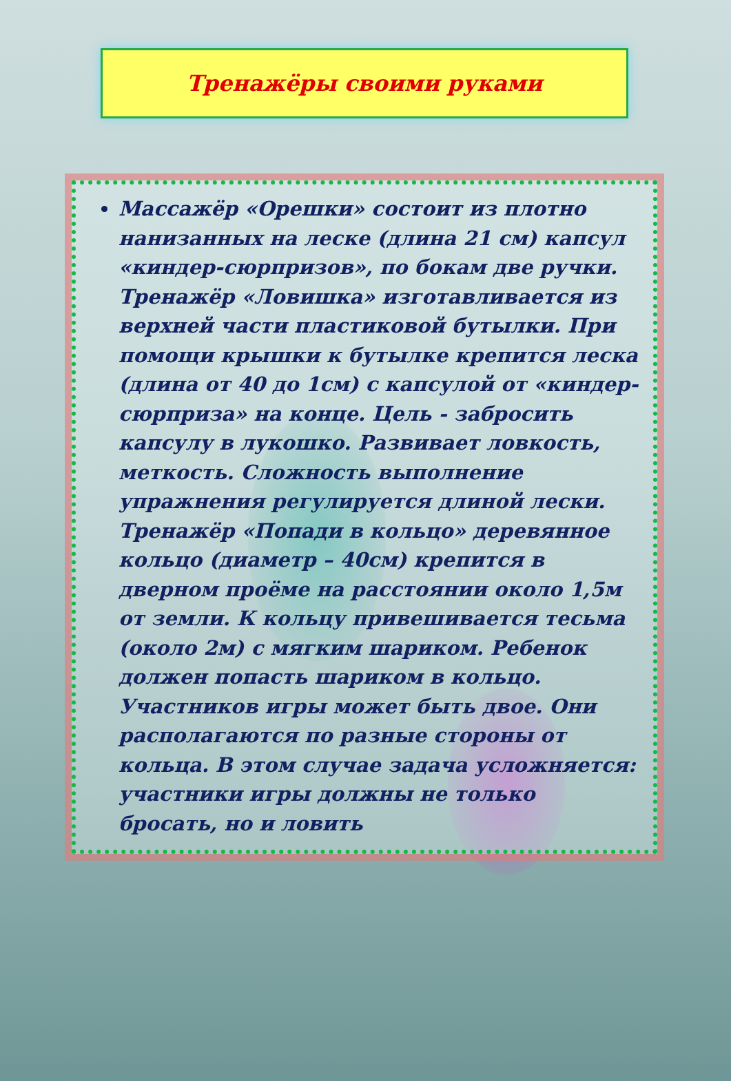Тренажёры своими руками
Массажёр «Орешки» состоит из плотно нанизанных на леске (длина 21 см) капсул «киндер-сюрпризов», по бокам две ручки. Тренажёр «Ловишка» изготавливается из верхней части пластиковой бутылки. При помощи крышки к бутылке крепится леска (длина от 40 до 1см) с капсулой от «киндер-сюрприза» на конце. Цель - забросить капсулу в лукошко. Развивает ловкость, меткость. Сложность выполнение упражнения регулируется длиной лески. Тренажёр «Попади в кольцо» деревянное кольцо (диаметр – 40см) крепится в дверном проёме на расстоянии около 1,5м от земли. К кольцу привешивается тесьма (около 2м) с мягким шариком. Ребенок должен попасть шариком в кольцо. Участников игры может быть двое. Они располагаются по разные стороны от кольца. В этом случае задача усложняется: участники игры должны не только бросать, но и ловить